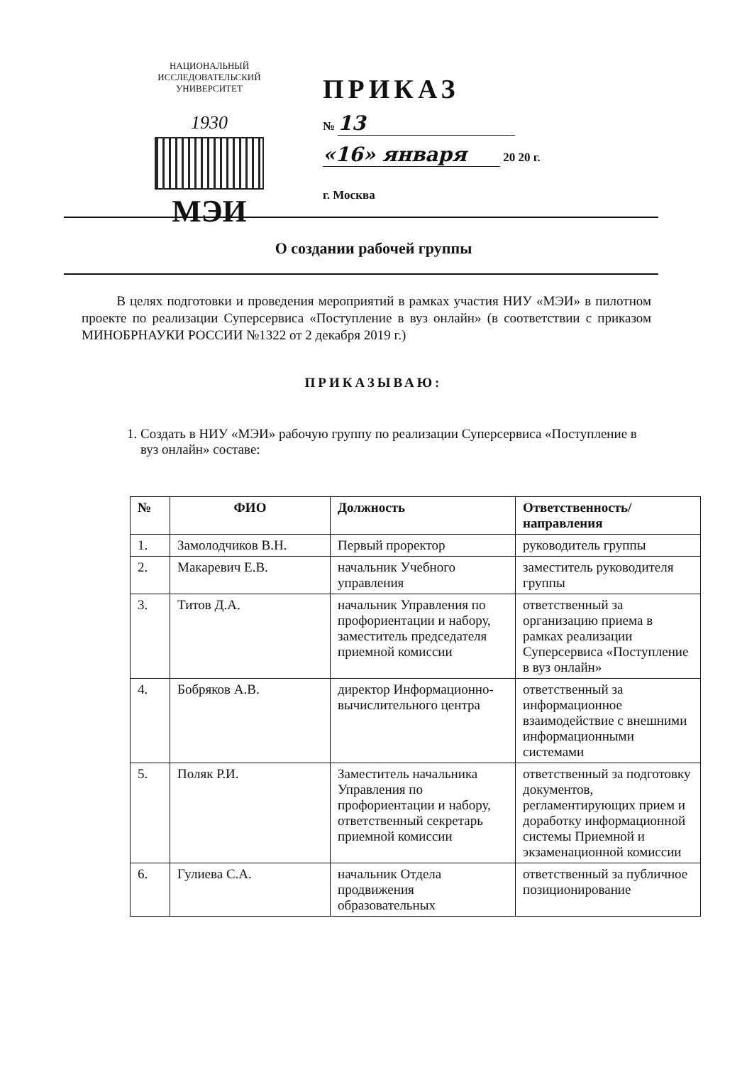НАЦИОНАЛЬНЫЙ ИССЛЕДОВАТЕЛЬСКИЙ УНИВЕРСИТЕТ
1930
МЭИ
ПРИКАЗ
№ 13
«16» января 20 20 г.
г. Москва
О создании рабочей группы
В целях подготовки и проведения мероприятий в рамках участия НИУ «МЭИ» в пилотном проекте по реализации Суперсервиса «Поступление в вуз онлайн» (в соответствии с приказом МИНОБРНАУКИ РОССИИ №1322 от 2 декабря 2019 г.)
ПРИКАЗЫВАЮ:
1. Создать в НИУ «МЭИ» рабочую группу по реализации Суперсервиса «Поступление в вуз онлайн» составе:
| № | ФИО | Должность | Ответственность/ направления |
| --- | --- | --- | --- |
| 1. | Замолодчиков В.Н. | Первый проректор | руководитель группы |
| 2. | Макаревич Е.В. | начальник Учебного управления | заместитель руководителя группы |
| 3. | Титов Д.А. | начальник Управления по профориентации и набору, заместитель председателя приемной комиссии | ответственный за организацию приема в рамках реализации Суперсервиса «Поступление в вуз онлайн» |
| 4. | Бобряков А.В. | директор Информационно-вычислительного центра | ответственный за информационное взаимодействие с внешними информационными системами |
| 5. | Поляк Р.И. | Заместитель начальника Управления по профориентации и набору, ответственный секретарь приемной комиссии | ответственный за подготовку документов, регламентирующих прием и доработку информационной системы Приемной и экзаменационной комиссии |
| 6. | Гулиева С.А. | начальник Отдела продвижения образовательных | ответственный за публичное позиционирование |